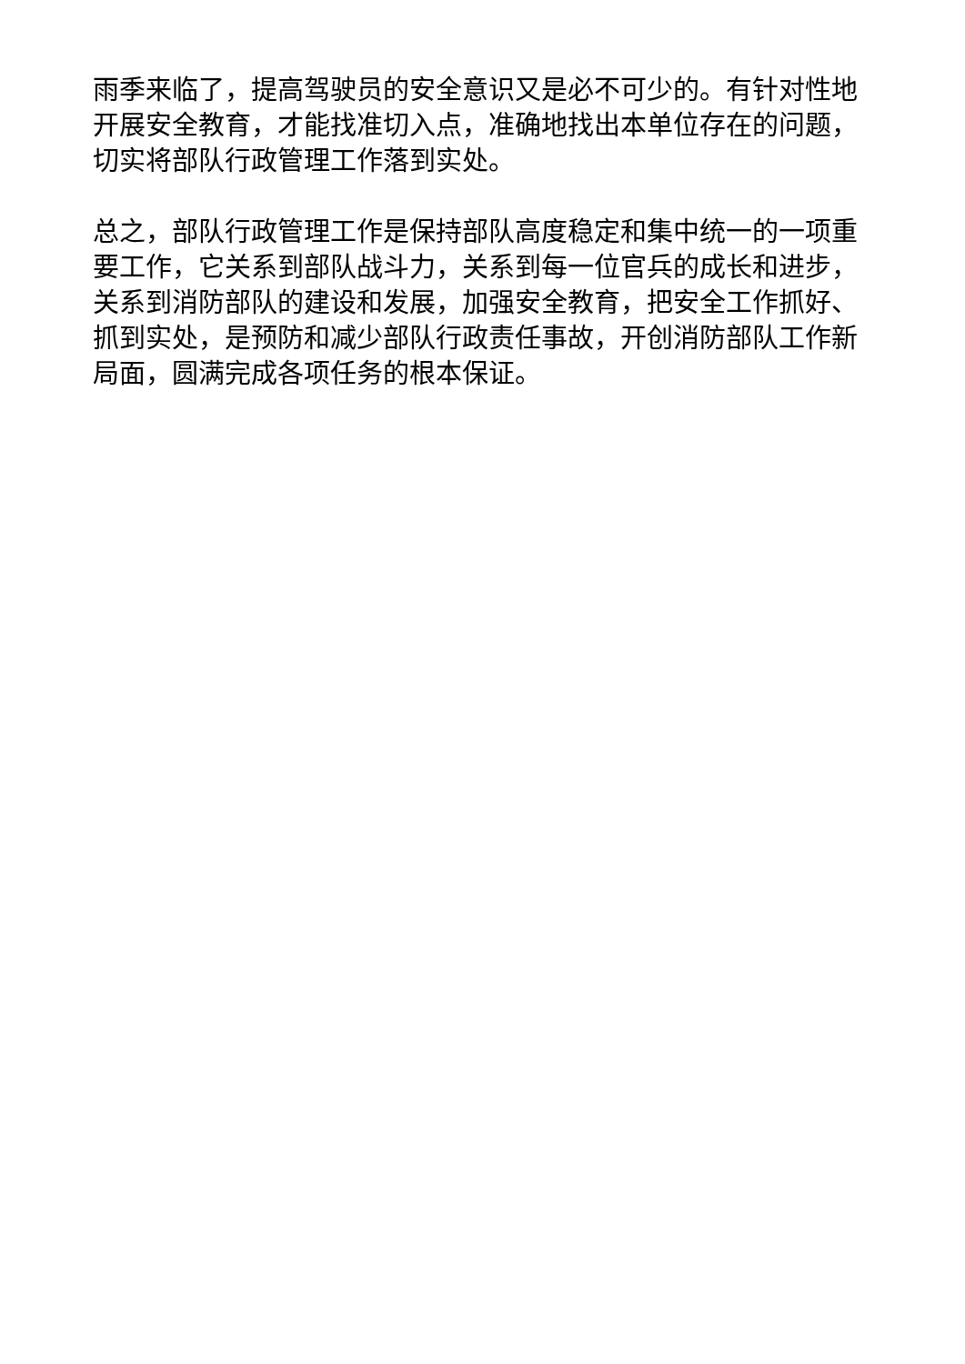雨季来临了，提高驾驶员的安全意识又是必不可少的。有针对性地开展安全教育，才能找准切入点，准确地找出本单位存在的问题，切实将部队行政管理工作落到实处。
总之，部队行政管理工作是保持部队高度稳定和集中统一的一项重要工作，它关系到部队战斗力，关系到每一位官兵的成长和进步，关系到消防部队的建设和发展，加强安全教育，把安全工作抓好、抓到实处，是预防和减少部队行政责任事故，开创消防部队工作新局面，圆满完成各项任务的根本保证。